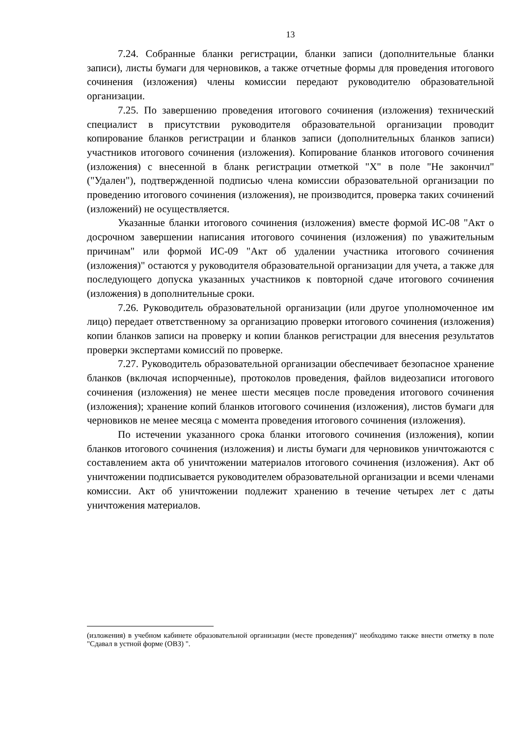13
7.24. Собранные бланки регистрации, бланки записи (дополнительные бланки записи), листы бумаги для черновиков, а также отчетные формы для проведения итогового сочинения (изложения) члены комиссии передают руководителю образовательной организации.
7.25. По завершению проведения итогового сочинения (изложения) технический специалист в присутствии руководителя образовательной организации проводит копирование бланков регистрации и бланков записи (дополнительных бланков записи) участников итогового сочинения (изложения). Копирование бланков итогового сочинения (изложения) с внесенной в бланк регистрации отметкой "X" в поле "Не закончил" ("Удален"), подтвержденной подписью члена комиссии образовательной организации по проведению итогового сочинения (изложения), не производится, проверка таких сочинений (изложений) не осуществляется.
Указанные бланки итогового сочинения (изложения) вместе формой ИС-08 "Акт о досрочном завершении написания итогового сочинения (изложения) по уважительным причинам" или формой ИС-09 "Акт об удалении участника итогового сочинения (изложения)" остаются у руководителя образовательной организации для учета, а также для последующего допуска указанных участников к повторной сдаче итогового сочинения (изложения) в дополнительные сроки.
7.26. Руководитель образовательной организации (или другое уполномоченное им лицо) передает ответственному за организацию проверки итогового сочинения (изложения) копии бланков записи на проверку и копии бланков регистрации для внесения результатов проверки экспертами комиссий по проверке.
7.27. Руководитель образовательной организации обеспечивает безопасное хранение бланков (включая испорченные), протоколов проведения, файлов видеозаписи итогового сочинения (изложения) не менее шести месяцев после проведения итогового сочинения (изложения); хранение копий бланков итогового сочинения (изложения), листов бумаги для черновиков не менее месяца с момента проведения итогового сочинения (изложения).
По истечении указанного срока бланки итогового сочинения (изложения), копии бланков итогового сочинения (изложения) и листы бумаги для черновиков уничтожаются с составлением акта об уничтожении материалов итогового сочинения (изложения). Акт об уничтожении подписывается руководителем образовательной организации и всеми членами комиссии. Акт об уничтожении подлежит хранению в течение четырех лет с даты уничтожения материалов.
(изложения) в учебном кабинете образовательной организации (месте проведения)" необходимо также внести отметку в поле "Сдавал в устной форме (ОВЗ) ".